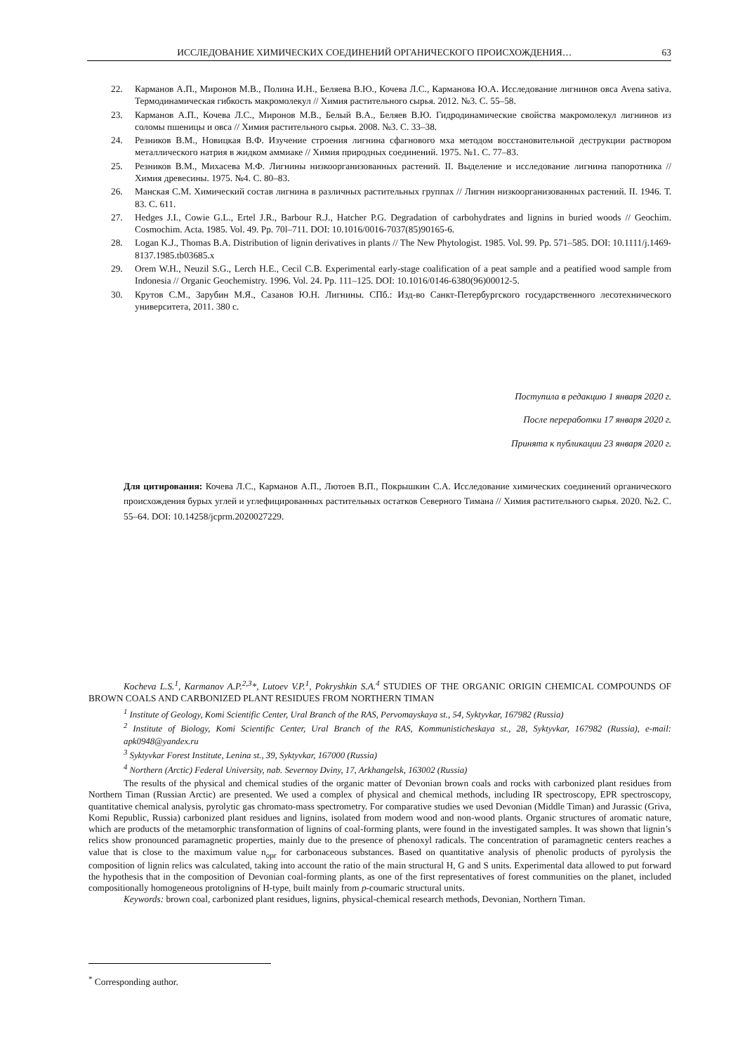ИССЛЕДОВАНИЕ ХИМИЧЕСКИХ СОЕДИНЕНИЙ ОРГАНИЧЕСКОГО ПРОИСХОЖДЕНИЯ… 63
22. Карманов А.П., Миронов М.В., Полина И.Н., Беляева В.Ю., Кочева Л.С., Карманова Ю.А. Исследование лигнинов овса Avena sativa. Термодинамическая гибкость макромолекул // Химия растительного сырья. 2012. №3. С. 55–58.
23. Карманов А.П., Кочева Л.С., Миронов М.В., Белый В.А., Беляев В.Ю. Гидродинамические свойства макромолекул лигнинов из соломы пшеницы и овса // Химия растительного сырья. 2008. №3. С. 33–38.
24. Резников В.М., Новицкая В.Ф. Изучение строения лигнина сфагнового мха методом восстановительной деструкции раствором металлического натрия в жидком аммиаке // Химия природных соединений. 1975. №1. С. 77–83.
25. Резников В.М., Михасева М.Ф. Лигнины низкоорганизованных растений. II. Выделение и исследование лигнина папоротника // Химия древесины. 1975. №4. С. 80–83.
26. Манская С.М. Химический состав лигнина в различных растительных группах // Лигнин низкоорганизованных растений. II. 1946. Т. 83. С. 611.
27. Hedges J.I., Cowie G.L., Ertel J.R., Barbour R.J., Hatcher P.G. Degradation of carbohydrates and lignins in buried woods // Geochim. Cosmochim. Acta. 1985. Vol. 49. Pp. 70l–711. DOI: 10.1016/0016-7037(85)90165-6.
28. Logan K.J., Thomas B.A. Distribution of lignin derivatives in plants // The New Phytologist. 1985. Vol. 99. Pp. 571–585. DOI: 10.1111/j.1469-8137.1985.tb03685.x
29. Orem W.H., Neuzil S.G., Lerch H.E., Cecil C.B. Experimental early-stage coalification of a peat sample and a peatified wood sample from Indonesia // Organic Geochemistry. 1996. Vol. 24. Pp. 111–125. DOI: 10.1016/0146-6380(96)00012-5.
30. Крутов С.М., Зарубин М.Я., Сазанов Ю.Н. Лигнины. СПб.: Изд-во Санкт-Петербургского государственного лесотехнического университета, 2011. 380 с.
Поступила в редакцию 1 января 2020 г.
После переработки 17 января 2020 г.
Принята к публикации 23 января 2020 г.
Для цитирования: Кочева Л.С., Карманов А.П., Лютоев В.П., Покрышкин С.А. Исследование химических соединений органического происхождения бурых углей и углефицированных растительных остатков Северного Тимана // Химия растительного сырья. 2020. №2. С. 55–64. DOI: 10.14258/jcprm.2020027229.
Kocheva L.S.<sup>1</sup>, Karmanov A.P.<sup>2,3</sup>*, Lutoev V.P.<sup>1</sup>, Pokryshkin S.A.<sup>4</sup> STUDIES OF THE ORGANIC ORIGIN CHEMICAL COMPOUNDS OF BROWN COALS AND CARBONIZED PLANT RESIDUES FROM NORTHERN TIMAN
<sup>1</sup> Institute of Geology, Komi Scientific Center, Ural Branch of the RAS, Pervomayskaya st., 54, Syktyvkar, 167982 (Russia)
<sup>2</sup> Institute of Biology, Komi Scientific Center, Ural Branch of the RAS, Kommunisticheskaya st., 28, Syktyvkar, 167982 (Russia), e-mail: apk0948@yandex.ru
<sup>3</sup> Syktyvkar Forest Institute, Lenina st., 39, Syktyvkar, 167000 (Russia)
<sup>4</sup> Northern (Arctic) Federal University, nab. Severnoy Dviny, 17, Arkhangelsk, 163002 (Russia)
The results of the physical and chemical studies of the organic matter of Devonian brown coals and rocks with carbonized plant residues from Northern Timan (Russian Arctic) are presented. We used a complex of physical and chemical methods, including IR spectroscopy, EPR spectroscopy, quantitative chemical analysis, pyrolytic gas chromato-mass spectrometry. For comparative studies we used Devonian (Middle Timan) and Jurassic (Griva, Komi Republic, Russia) carbonized plant residues and lignins, isolated from modern wood and non-wood plants. Organic structures of aromatic nature, which are products of the metamorphic transformation of lignins of coal-forming plants, were found in the investigated samples. It was shown that lignin’s relics show pronounced paramagnetic properties, mainly due to the presence of phenoxyl radicals. The concentration of paramagnetic centers reaches a value that is close to the maximum value n<sub>opr</sub> for carbonaceous substances. Based on quantitative analysis of phenolic products of pyrolysis the composition of lignin relics was calculated, taking into account the ratio of the main structural H, G and S units. Experimental data allowed to put forward the hypothesis that in the composition of Devonian coal-forming plants, as one of the first representatives of forest communities on the planet, included compositionally homogeneous protolignins of H-type, built mainly from p-coumaric structural units.
Keywords: brown coal, carbonized plant residues, lignins, physical-chemical research methods, Devonian, Northern Timan.
<sup>*</sup> Corresponding author.